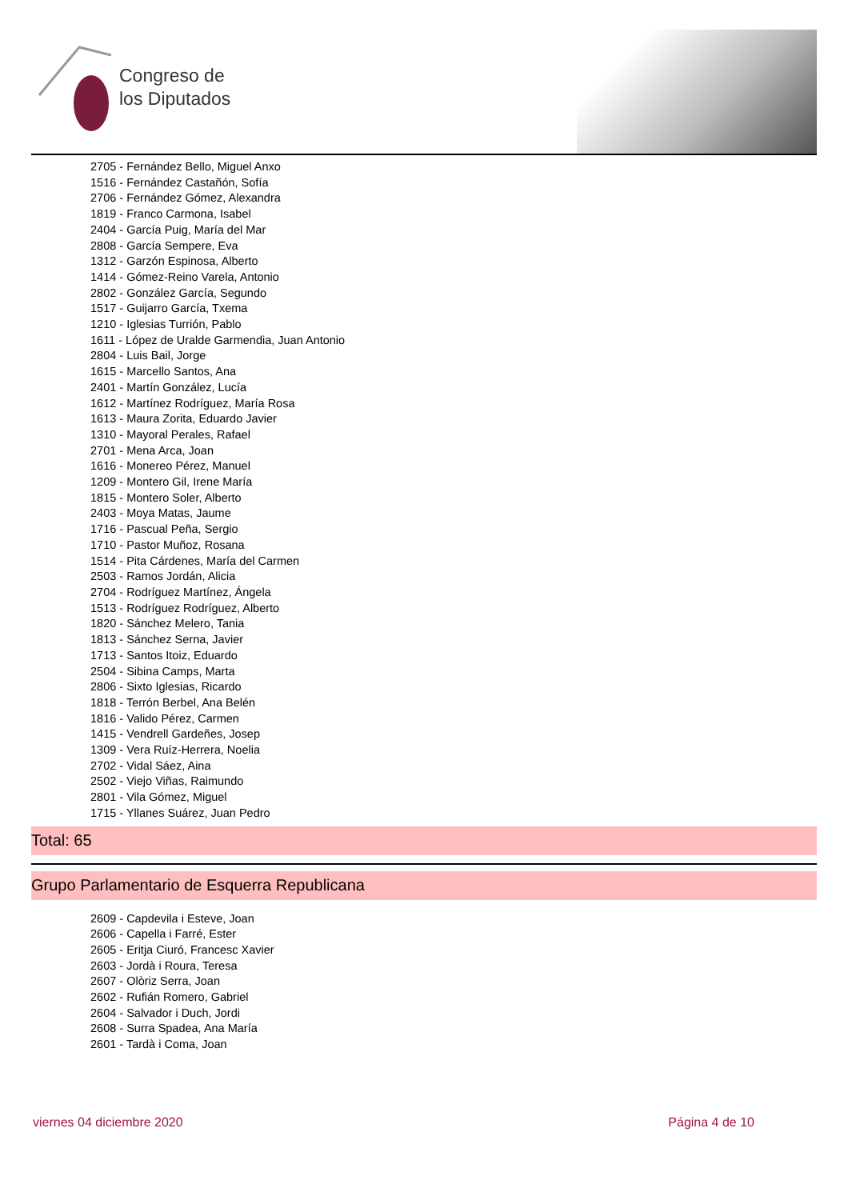Congreso de
los Diputados
2705 - Fernández Bello, Miguel Anxo
1516 - Fernández Castañón, Sofía
2706 - Fernández Gómez, Alexandra
1819 - Franco Carmona, Isabel
2404 - García Puig, María del Mar
2808 - García Sempere, Eva
1312 - Garzón Espinosa, Alberto
1414 - Gómez-Reino Varela, Antonio
2802 - González García, Segundo
1517 - Guijarro García, Txema
1210 - Iglesias Turrión, Pablo
1611 - López de Uralde Garmendia, Juan Antonio
2804 - Luis Bail, Jorge
1615 - Marcello Santos, Ana
2401 - Martín González, Lucía
1612 - Martínez Rodríguez, María Rosa
1613 - Maura Zorita, Eduardo Javier
1310 - Mayoral Perales, Rafael
2701 - Mena Arca, Joan
1616 - Monereo Pérez, Manuel
1209 - Montero Gil, Irene María
1815 - Montero Soler, Alberto
2403 - Moya Matas, Jaume
1716 - Pascual Peña, Sergio
1710 - Pastor Muñoz, Rosana
1514 - Pita Cárdenes, María del Carmen
2503 - Ramos Jordán, Alicia
2704 - Rodríguez Martínez, Ángela
1513 - Rodríguez Rodríguez, Alberto
1820 - Sánchez Melero, Tania
1813 - Sánchez Serna, Javier
1713 - Santos Itoiz, Eduardo
2504 - Sibina Camps, Marta
2806 - Sixto Iglesias, Ricardo
1818 - Terrón Berbel, Ana Belén
1816 - Valido Pérez, Carmen
1415 - Vendrell Gardeñes, Josep
1309 - Vera Ruíz-Herrera, Noelia
2702 - Vidal Sáez, Aina
2502 - Viejo Viñas, Raimundo
2801 - Vila Gómez, Miguel
1715 - Yllanes Suárez, Juan Pedro
Total: 65
Grupo Parlamentario de Esquerra Republicana
2609 - Capdevila i Esteve, Joan
2606 - Capella i Farré, Ester
2605 - Eritja Ciuró, Francesc Xavier
2603 - Jordà i Roura, Teresa
2607 - Olòriz Serra, Joan
2602 - Rufián Romero, Gabriel
2604 - Salvador i Duch, Jordi
2608 - Surra Spadea, Ana María
2601 - Tardà i Coma, Joan
viernes 04 diciembre 2020 Página 4 de 10